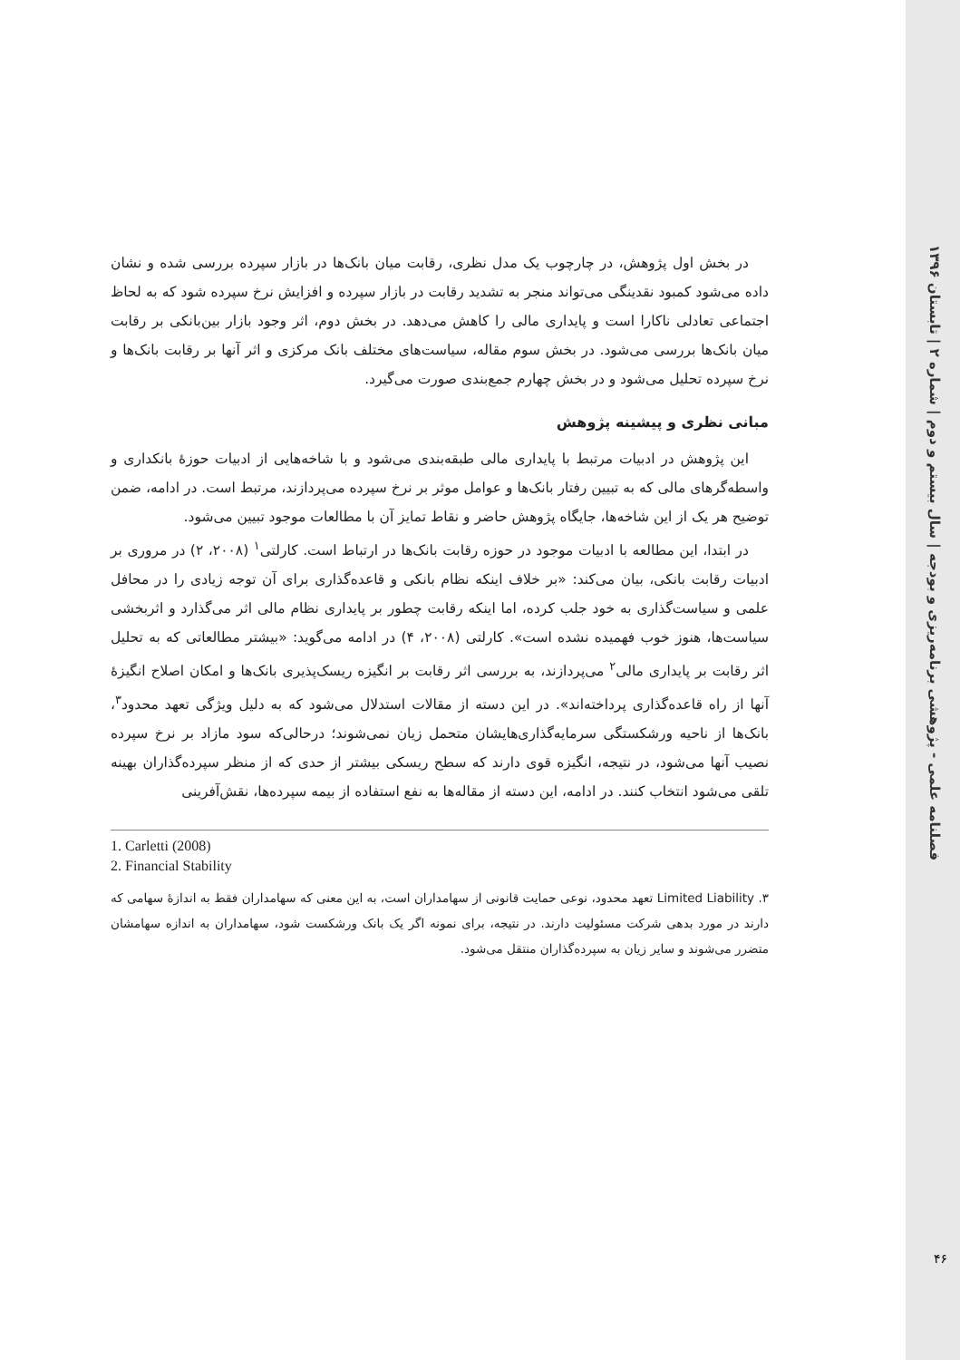فصلنامه علمی - پژوهشی برنامه‌ریزی و بودجه | سال بیستم و دوم | شماره ۲ | تابستان ۱۳۹۶
۴۶
در بخش اول پژوهش، در چارچوب یک مدل نظری، رقابت میان بانک‌ها در بازار سپرده بررسی شده و نشان داده می‌شود کمبود نقدینگی می‌تواند منجر به تشدید رقابت در بازار سپرده و افزایش نرخ سپرده شود که به لحاظ اجتماعی تعادلی ناکارا است و پایداری مالی را کاهش می‌دهد. در بخش دوم، اثر وجود بازار بین‌بانکی بر رقابت میان بانک‌ها بررسی می‌شود. در بخش سوم مقاله، سیاست‌های مختلف بانک مرکزی و اثر آنها بر رقابت بانک‌ها و نرخ سپرده تحلیل می‌شود و در بخش چهارم جمع‌بندی صورت می‌گیرد.
مبانی نظری و پیشینه پژوهش
این پژوهش در ادبیات مرتبط با پایداری مالی طبقه‌بندی می‌شود و با شاخه‌هایی از ادبیات حوزهٔ بانکداری و واسطه‌گرهای مالی که به تبیین رفتار بانک‌ها و عوامل موثر بر نرخ سپرده می‌پردازند، مرتبط است. در ادامه، ضمن توضیح هر یک از این شاخه‌ها، جایگاه پژوهش حاضر و نقاط تمایز آن با مطالعات موجود تبیین می‌شود.
در ابتدا، این مطالعه با ادبیات موجود در حوزه رقابت بانک‌ها در ارتباط است. کارلتی<sup>۱</sup> (۲۰۰۸، ۲) در مروری بر ادبیات رقابت بانکی، بیان می‌کند: «بر خلاف اینکه نظام بانکی و قاعده‌گذاری برای آن توجه زیادی را در محافل علمی و سیاست‌گذاری به خود جلب کرده، اما اینکه رقابت چطور بر پایداری نظام مالی اثر می‌گذارد و اثربخشی سیاست‌ها، هنوز خوب فهمیده نشده است». کارلتی (۲۰۰۸، ۴) در ادامه می‌گوید: «بیشتر مطالعاتی که به تحلیل اثر رقابت بر پایداری مالی<sup>۲</sup> می‌پردازند، به بررسی اثر رقابت بر انگیزه ریسک‌پذیری بانک‌ها و امکان اصلاح انگیزهٔ آنها از راه قاعده‌گذاری پرداخته‌اند». در این دسته از مقالات استدلال می‌شود که به دلیل ویژگی تعهد محدود<sup>۳</sup>، بانک‌ها از ناحیه ورشکستگی سرمایه‌گذاری‌هایشان متحمل زیان نمی‌شوند؛ درحالی‌که سود مازاد بر نرخ سپرده نصیب آنها می‌شود، در نتیجه، انگیزه قوی دارند که سطح ریسکی بیشتر از حدی که از منظر سپرده‌گذاران بهینه تلقی می‌شود انتخاب کنند. در ادامه، این دسته از مقاله‌ها به نفع استفاده از بیمه سپرده‌ها، نقش‌آفرینی
1. Carletti (2008)
2. Financial Stability
۳. Limited Liability تعهد محدود، نوعی حمایت قانونی از سهامداران است، به این معنی که سهامداران فقط به اندازهٔ سهامی که دارند در مورد بدهی شرکت مسئولیت دارند. در نتیجه، برای نمونه اگر یک بانک ورشکست شود، سهامداران به اندازه سهامشان متضرر می‌شوند و سایر زیان به سپرده‌گذاران منتقل می‌شود.